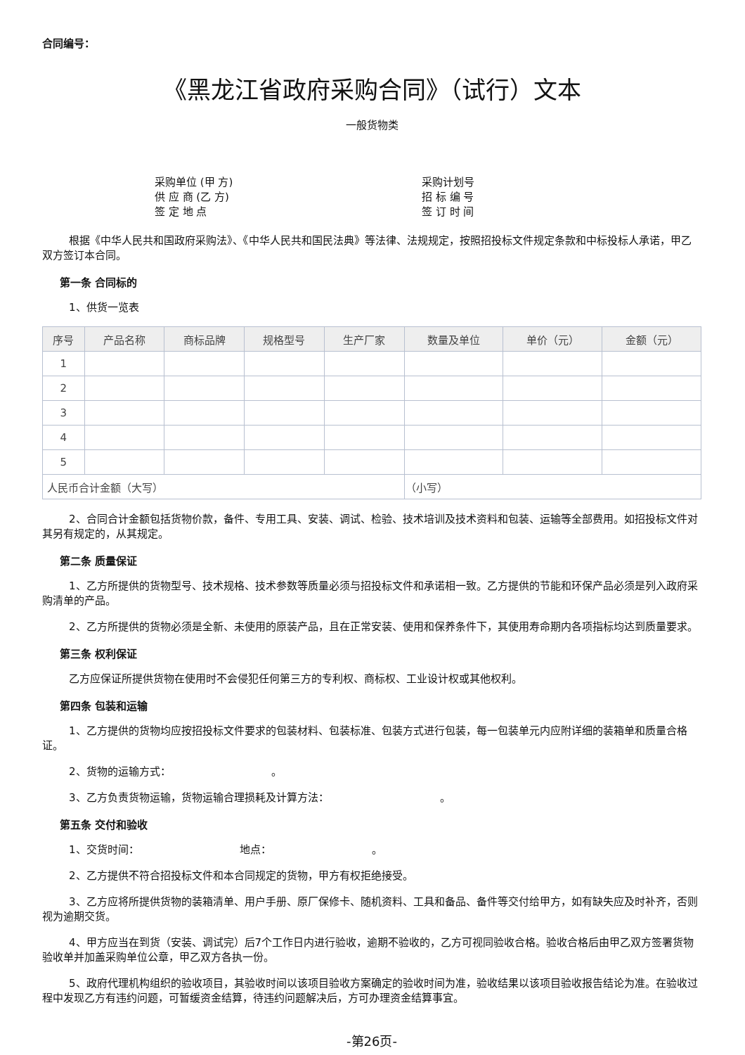合同编号：
《黑龙江省政府采购合同》（试行）文本
一般货物类
采购单位 (甲 方) 采购计划号 供 应 商 (乙 方) 招 标 编 号 签 定 地 点 签 订 时 间
根据《中华人民共和国政府采购法》、《中华人民共和国民法典》等法律、法规规定，按照招投标文件规定条款和中标投标人承诺，甲乙双方签订本合同。
第一条 合同标的
1、供货一览表
| 序号 | 产品名称 | 商标品牌 | 规格型号 | 生产厂家 | 数量及单位 | 单价（元） | 金额（元） |
| --- | --- | --- | --- | --- | --- | --- | --- |
| 1 | | | | | | | |
| 2 | | | | | | | |
| 3 | | | | | | | |
| 4 | | | | | | | |
| 5 | | | | | | | |
| 人民币合计金额（大写） | | | | | （小写） | | |
2、合同合计金额包括货物价款，备件、专用工具、安装、调试、检验、技术培训及技术资料和包装、运输等全部费用。如招投标文件对其另有规定的，从其规定。
第二条 质量保证
1、乙方所提供的货物型号、技术规格、技术参数等质量必须与招投标文件和承诺相一致。乙方提供的节能和环保产品必须是列入政府采购清单的产品。
2、乙方所提供的货物必须是全新、未使用的原装产品，且在正常安装、使用和保养条件下，其使用寿命期内各项指标均达到质量要求。
第三条 权利保证
乙方应保证所提供货物在使用时不会侵犯任何第三方的专利权、商标权、工业设计权或其他权利。
第四条 包装和运输
1、乙方提供的货物均应按招投标文件要求的包装材料、包装标准、包装方式进行包装，每一包装单元内应附详细的装箱单和质量合格证。
2、货物的运输方式：　　　　　　　　　　。
3、乙方负责货物运输，货物运输合理损耗及计算方法：　　　　　　　　　　　。
第五条 交付和验收
1、交货时间：　　　　　　　　　　地点：　　　　　　　　　　。
2、乙方提供不符合招投标文件和本合同规定的货物，甲方有权拒绝接受。
3、乙方应将所提供货物的装箱清单、用户手册、原厂保修卡、随机资料、工具和备品、备件等交付给甲方，如有缺失应及时补齐，否则视为逾期交货。
4、甲方应当在到货（安装、调试完）后7个工作日内进行验收，逾期不验收的，乙方可视同验收合格。验收合格后由甲乙双方签署货物验收单并加盖采购单位公章，甲乙双方各执一份。
5、政府代理机构组织的验收项目，其验收时间以该项目验收方案确定的验收时间为准，验收结果以该项目验收报告结论为准。在验收过程中发现乙方有违约问题，可暂缓资金结算，待违约问题解决后，方可办理资金结算事宜。
-第26页-